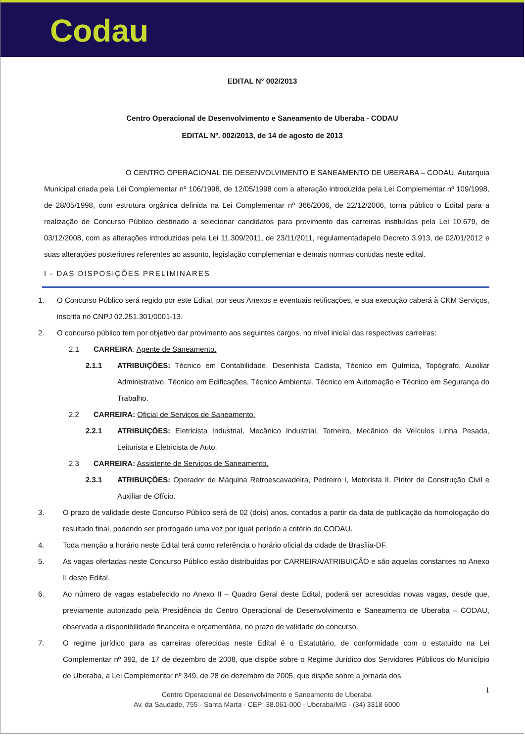Codau
EDITAL N° 002/2013
Centro Operacional de Desenvolvimento e Saneamento de Uberaba - CODAU
EDITAL Nº. 002/2013, de 14 de agosto de 2013
O CENTRO OPERACIONAL DE DESENVOLVIMENTO E SANEAMENTO DE UBERABA – CODAU, Autarquia Municipal criada pela Lei Complementar nº 106/1998, de 12/05/1998 com a alteração introduzida pela Lei Complementar nº 109/1998, de 28/05/1998, com estrutura orgânica definida na Lei Complementar nº 366/2006, de 22/12/2006, torna público o Edital para a realização de Concurso Público destinado a selecionar candidatos para provimento das carreiras instituídas pela Lei 10.679, de 03/12/2008, com as alterações introduzidas pela Lei 11.309/2011, de 23/11/2011, regulamentadapelo Decreto 3.913, de 02/01/2012 e suas alterações posteriores referentes ao assunto, legislação complementar e demais normas contidas neste edital.
I - DAS DISPOSIÇÕES PRELIMINARES
1. O Concurso Público será regido por este Edital, por seus Anexos e eventuais retificações, e sua execução caberá à CKM Serviços, inscrita no CNPJ 02.251.301/0001-13.
2. O concurso público tem por objetivo dar provimento aos seguintes cargos, no nível inicial das respectivas carreiras:
2.1 CARREIRA: Agente de Saneamento.
2.1.1 ATRIBUIÇÕES: Técnico em Contabilidade, Desenhista Cadista, Técnico em Química, Topógrafo, Auxiliar Administrativo, Técnico em Edificações, Técnico Ambiental, Técnico em Automação e Técnico em Segurança do Trabalho.
2.2 CARREIRA: Oficial de Serviços de Saneamento.
2.2.1 ATRIBUIÇÕES: Eletricista Industrial, Mecânico Industrial, Torneiro, Mecânico de Veículos Linha Pesada, Leiturista e Eletricista de Auto.
2.3 CARREIRA: Assistente de Serviços de Saneamento.
2.3.1 ATRIBUIÇÕES: Operador de Máquina Retroescavadeira, Pedreiro I, Motorista II, Pintor de Construção Civil e Auxiliar de Ofício.
3. O prazo de validade deste Concurso Público será de 02 (dois) anos, contados a partir da data de publicação da homologação do resultado final, podendo ser prorrogado uma vez por igual período a critério do CODAU.
4. Toda menção a horário neste Edital terá como referência o horário oficial da cidade de Brasília-DF.
5. As vagas ofertadas neste Concurso Público estão distribuídas por CARREIRA/ATRIBUIÇÃO e são aquelas constantes no Anexo II deste Edital.
6. Ao número de vagas estabelecido no Anexo II – Quadro Geral deste Edital, poderá ser acrescidas novas vagas, desde que, previamente autorizado pela Presidência do Centro Operacional de Desenvolvimento e Saneamento de Uberaba – CODAU, observada a disponibilidade financeira e orçamentária, no prazo de validade do concurso.
7. O regime jurídico para as carreiras oferecidas neste Edital é o Estatutário, de conformidade com o estatuído na Lei Complementar nº 392, de 17 de dezembro de 2008, que dispõe sobre o Regime Jurídico dos Servidores Públicos do Município de Uberaba, a Lei Complementar nº 349, de 28 de dezembro de 2005, que dispõe sobre a jornada dos
1
Centro Operacional de Desenvolvimento e Saneamento de Uberaba
Av. da Saudade, 755 - Santa Marta - CEP: 38.061-000 - Uberaba/MG - (34) 3318 6000